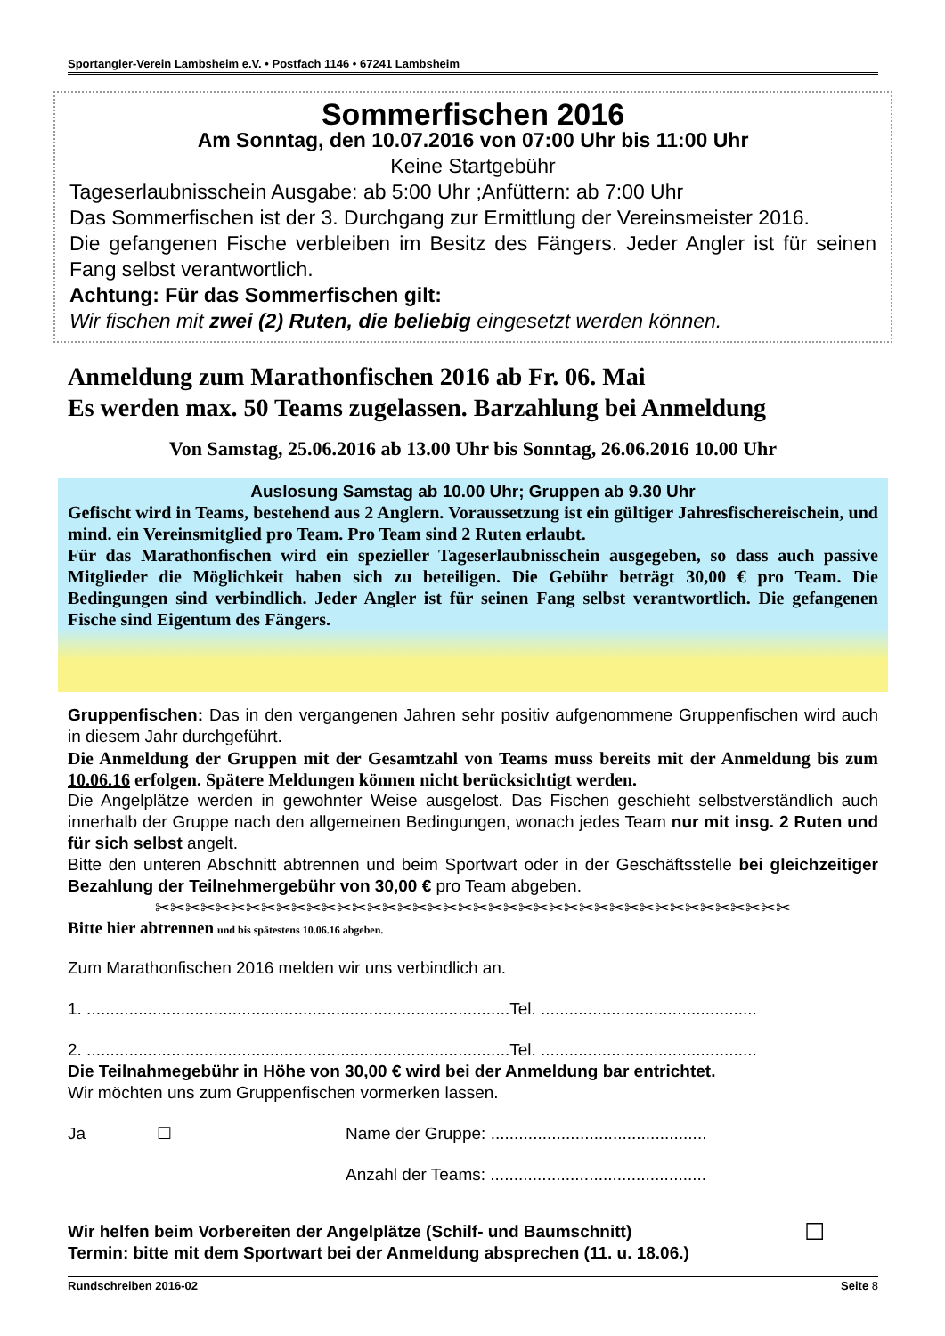Sportangler-Verein Lambsheim e.V. • Postfach 1146 • 67241 Lambsheim
Sommerfischen 2016
Am Sonntag, den 10.07.2016 von 07:00 Uhr bis 11:00 Uhr
Keine Startgebühr
Tageserlaubnisschein Ausgabe: ab 5:00 Uhr ;Anfüttern: ab 7:00 Uhr
Das Sommerfischen ist der 3. Durchgang zur Ermittlung der Vereinsmeister 2016.
Die gefangenen Fische verbleiben im Besitz des Fängers. Jeder Angler ist für seinen Fang selbst verantwortlich.
Achtung: Für das Sommerfischen gilt:
Wir fischen mit zwei (2) Ruten, die beliebig eingesetzt werden können.
Anmeldung zum Marathonfischen 2016 ab Fr. 06. Mai
Es werden max. 50 Teams zugelassen. Barzahlung bei Anmeldung
Von Samstag, 25.06.2016 ab 13.00 Uhr bis Sonntag, 26.06.2016 10.00 Uhr
Auslosung Samstag ab 10.00 Uhr; Gruppen ab 9.30 Uhr
Gefischt wird in Teams, bestehend aus 2 Anglern. Voraussetzung ist ein gültiger Jahresfischereischein, und mind. ein Vereinsmitglied pro Team. Pro Team sind 2 Ruten erlaubt.
Für das Marathonfischen wird ein spezieller Tageserlaubnisschein ausgegeben, so dass auch passive Mitglieder die Möglichkeit haben sich zu beteiligen. Die Gebühr beträgt 30,00 € pro Team. Die Bedingungen sind verbindlich. Jeder Angler ist für seinen Fang selbst verantwortlich. Die gefangenen Fische sind Eigentum des Fängers.
Gruppenfischen: Das in den vergangenen Jahren sehr positiv aufgenommene Gruppenfischen wird auch in diesem Jahr durchgeführt.
Die Anmeldung der Gruppen mit der Gesamtzahl von Teams muss bereits mit der Anmeldung bis zum 10.06.16 erfolgen. Spätere Meldungen können nicht berücksichtigt werden.
Die Angelplätze werden in gewohnter Weise ausgelost. Das Fischen geschieht selbstverständlich auch innerhalb der Gruppe nach den allgemeinen Bedingungen, wonach jedes Team nur mit insg. 2 Ruten und für sich selbst angelt.
Bitte den unteren Abschnitt abtrennen und beim Sportwart oder in der Geschäftsstelle bei gleichzeitiger Bezahlung der Teilnehmergebühr von 30,00 € pro Team abgeben.
✂✂✂✂✂✂✂✂✂✂✂✂✂✂✂✂✂✂✂✂✂✂✂✂✂✂✂✂✂✂✂✂✂✂✂✂✂✂✂✂✂✂
Bitte hier abtrennen und bis spätestens 10.06.16 abgeben.
Zum Marathonfischen 2016 melden wir uns verbindlich an.
1. ..........................................................................................Tel. ..............................................
2. ..........................................................................................Tel. ..............................................
Die Teilnahmegebühr in Höhe von 30,00 € wird bei der Anmeldung bar entrichtet.
Wir möchten uns zum Gruppenfischen vormerken lassen.
Ja ☐ Name der Gruppe: ..............................................
Anzahl der Teams: ..............................................
Wir helfen beim Vorbereiten der Angelplätze (Schilf- und Baumschnitt)
Termin: bitte mit dem Sportwart bei der Anmeldung absprechen (11. u. 18.06.) ☐
Rundschreiben 2016-02 Seite 8